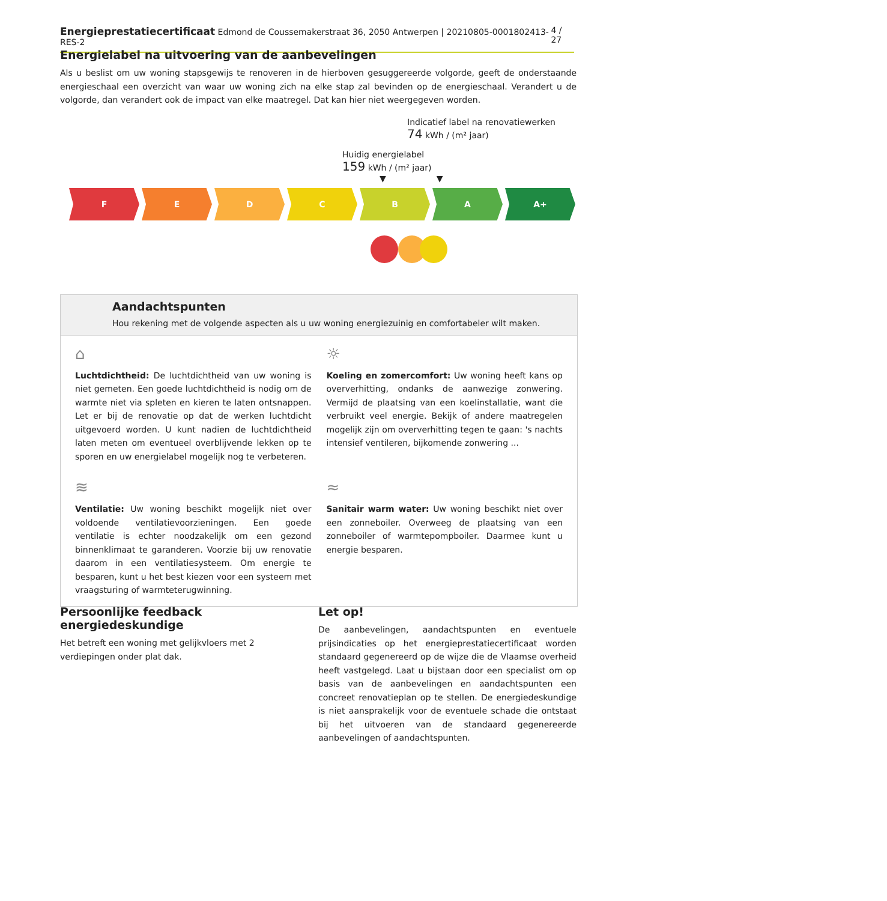Energieprestatiecertificaat Edmond de Coussemakerstraat 36, 2050 Antwerpen | 20210805-0001802413-RES-2 4 / 27
Energielabel na uitvoering van de aanbevelingen
Als u beslist om uw woning stapsgewijs te renoveren in de hierboven gesuggereerde volgorde, geeft de onderstaande energieschaal een overzicht van waar uw woning zich na elke stap zal bevinden op de energieschaal. Verandert u de volgorde, dan verandert ook de impact van elke maatregel. Dat kan hier niet weergegeven worden.
Indicatief label na renovatiewerken
74 kWh / (m² jaar)
Huidig energielabel
159 kWh / (m² jaar)
▼ ▼
F E D C B A A+
Aandachtspunten
Hou rekening met de volgende aspecten als u uw woning energiezuinig en comfortabeler wilt maken.
⌂
Luchtdichtheid: De luchtdichtheid van uw woning is niet gemeten. Een goede luchtdichtheid is nodig om de warmte niet via spleten en kieren te laten ontsnappen. Let er bij de renovatie op dat de werken luchtdicht uitgevoerd worden. U kunt nadien de luchtdichtheid laten meten om eventueel overblijvende lekken op te sporen en uw energielabel mogelijk nog te verbeteren.
☼
Koeling en zomercomfort: Uw woning heeft kans op oververhitting, ondanks de aanwezige zonwering. Vermijd de plaatsing van een koelinstallatie, want die verbruikt veel energie. Bekijk of andere maatregelen mogelijk zijn om oververhitting tegen te gaan: 's nachts intensief ventileren, bijkomende zonwering ...
≋
Ventilatie: Uw woning beschikt mogelijk niet over voldoende ventilatievoorzieningen. Een goede ventilatie is echter noodzakelijk om een gezond binnenklimaat te garanderen. Voorzie bij uw renovatie daarom in een ventilatiesysteem. Om energie te besparen, kunt u het best kiezen voor een systeem met vraagsturing of warmteterugwinning.
≈
Sanitair warm water: Uw woning beschikt niet over een zonneboiler. Overweeg de plaatsing van een zonneboiler of warmtepompboiler. Daarmee kunt u energie besparen.
Persoonlijke feedback energiedeskundige
Het betreft een woning met gelijkvloers met 2 verdiepingen onder plat dak.
Let op!
De aanbevelingen, aandachtspunten en eventuele prijsindicaties op het energieprestatiecertificaat worden standaard gegenereerd op de wijze die de Vlaamse overheid heeft vastgelegd. Laat u bijstaan door een specialist om op basis van de aanbevelingen en aandachtspunten een concreet renovatieplan op te stellen. De energiedeskundige is niet aansprakelijk voor de eventuele schade die ontstaat bij het uitvoeren van de standaard gegenereerde aanbevelingen of aandachtspunten.